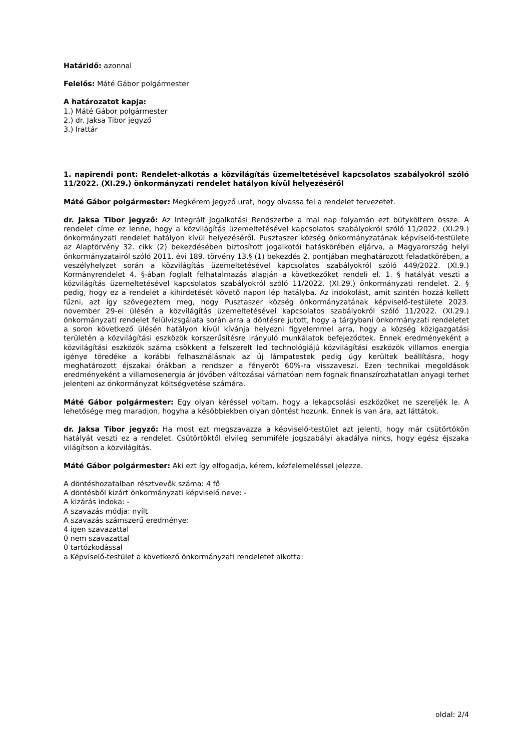Határidő: azonnal
Felelős: Máté Gábor polgármester
A határozatot kapja:
1.) Máté Gábor polgármester
2.) dr. Jaksa Tibor jegyző
3.) Irattár
1. napirendi pont: Rendelet-alkotás a közvilágítás üzemeltetésével kapcsolatos szabályokról szóló 11/2022. (XI.29.) önkormányzati rendelet hatályon kívül helyezéséről
Máté Gábor polgármester: Megkérem jegyző urat, hogy olvassa fel a rendelet tervezetet.
dr. Jaksa Tibor jegyző: Az Integrált Jogalkotási Rendszerbe a mai nap folyamán ezt bütyköltem össze. A rendelet címe ez lenne, hogy a közvilágítás üzemeltetésével kapcsolatos szabályokról szóló 11/2022. (XI.29.) önkormányzati rendelet hatályon kívül helyezéséről. Pusztaszer község önkormányzatának képviselő-testülete az Alaptörvény 32. cikk (2) bekezdésében biztosított jogalkotói hatáskörében eljárva, a Magyarország helyi önkormányzatairól szóló 2011. évi 189. törvény 13.§ (1) bekezdés 2. pontjában meghatározott feladatkörében, a veszélyhelyzet során a közvilágítás üzemeltetésével kapcsolatos szabályokról szóló 449/2022. (XI.9.) Kormányrendelet 4. §-ában foglalt felhatalmazás alapján a következőket rendeli el. 1. § hatályát veszti a közvilágítás üzemeltetésével kapcsolatos szabályokról szóló 11/2022. (XI.29.) önkormányzati rendelet. 2. § pedig, hogy ez a rendelet a kihirdetését követő napon lép hatályba. Az indokolást, amit szintén hozzá kellett fűzni, azt így szövegeztem meg, hogy Pusztaszer község önkormányzatának képviselő-testülete 2023. november 29-ei ülésén a közvilágítás üzemeltetésével kapcsolatos szabályokról szóló 11/2022. (XI.29.) önkormányzati rendelet felülvizsgálata során arra a döntésre jutott, hogy a tárgybani önkormányzati rendeletet a soron következő ülésén hatályon kívül kívánja helyezni figyelemmel arra, hogy a község közigazgatási területén a közvilágítási eszközök korszerűsítésre irányuló munkálatok befejeződtek. Ennek eredményeként a közvilágítási eszközök száma csökkent a felszerelt led technológiájú közvilágítási eszközök villamos energia igénye töredéke a korábbi felhasználásnak az új lámpatestek pedig úgy kerültek beállításra, hogy meghatározott éjszakai órákban a rendszer a fényerőt 60%-ra visszaveszi. Ezen technikai megoldások eredményeként a villamosenergia ár jövőben változásai várhatóan nem fognak finanszírozhatatlan anyagi terhet jelenteni az önkormányzat költségvetése számára.
Máté Gábor polgármester: Egy olyan kéréssel voltam, hogy a lekapcsolási eszközöket ne szereljék le. A lehetősége meg maradjon, hogyha a későbbiekben olyan döntést hozunk. Ennek is van ára, azt láttátok.
dr. Jaksa Tibor jegyző: Ha most ezt megszavazza a képviselő-testület azt jelenti, hogy már csütörtökön hatályát veszti ez a rendelet. Csütörtöktől elvileg semmiféle jogszabályi akadálya nincs, hogy egész éjszaka világítson a közvilágítás.
Máté Gábor polgármester: Aki ezt így elfogadja, kérem, kézfelemeléssel jelezze.
A döntéshozatalban résztvevők száma: 4 fő
A döntésből kizárt önkormányzati képviselő neve: -
A kizárás indoka: -
A szavazás módja: nyílt
A szavazás számszerű eredménye:
4 igen szavazattal
0 nem szavazattal
0 tartózkodással
a Képviselő-testület a következő önkormányzati rendeletet alkotta:
oldal: 2/4